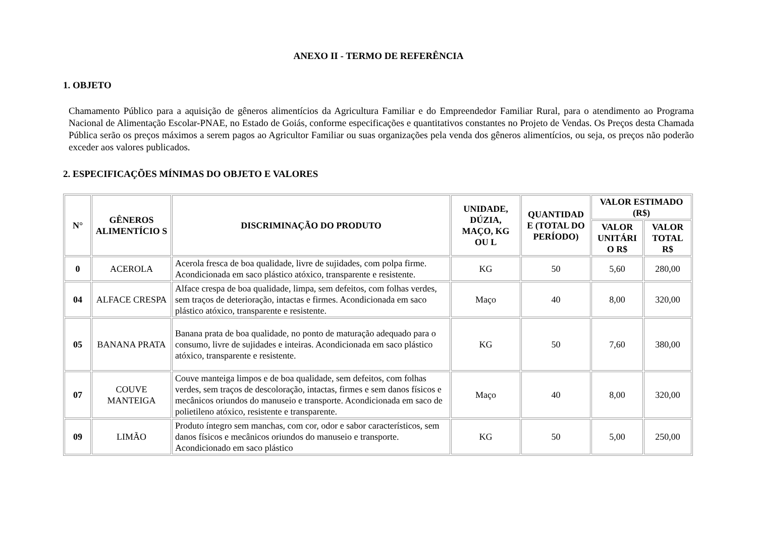ANEXO II - TERMO DE REFERÊNCIA
1. OBJETO
Chamamento Público para a aquisição de gêneros alimentícios da Agricultura Familiar e do Empreendedor Familiar Rural, para o atendimento ao Programa Nacional de Alimentação Escolar-PNAE, no Estado de Goiás, conforme especificações e quantitativos constantes no Projeto de Vendas. Os Preços desta Chamada Pública serão os preços máximos a serem pagos ao Agricultor Familiar ou suas organizações pela venda dos gêneros alimentícios, ou seja, os preços não poderão exceder aos valores publicados.
2. ESPECIFICAÇÕES MÍNIMAS DO OBJETO E VALORES
| N° | GÊNEROS ALIMENTÍCIO S | DISCRIMINAÇÃO DO PRODUTO | UNIDADE, DÚZIA, MAÇO, KG OU L | QUANTIDAD E (TOTAL DO PERÍODO) | VALOR ESTIMADO (R$) | |
| --- | --- | --- | --- | --- | --- | --- |
| | | | | | VALOR UNITÁRI O R$ | VALOR TOTAL R$ |
| 0 | ACEROLA | Acerola fresca de boa qualidade, livre de sujidades, com polpa firme. Acondicionada em saco plástico atóxico, transparente e resistente. | KG | 50 | 5,60 | 280,00 |
| 04 | ALFACE CRESPA | Alface crespa de boa qualidade, limpa, sem defeitos, com folhas verdes, sem traços de deterioração, intactas e firmes. Acondicionada em saco plástico atóxico, transparente e resistente. | Maço | 40 | 8,00 | 320,00 |
| 05 | BANANA PRATA | Banana prata de boa qualidade, no ponto de maturação adequado para o consumo, livre de sujidades e inteiras. Acondicionada em saco plástico atóxico, transparente e resistente. | KG | 50 | 7,60 | 380,00 |
| 07 | COUVE MANTEIGA | Couve manteiga limpos e de boa qualidade, sem defeitos, com folhas verdes, sem traços de descoloração, intactas, firmes e sem danos físicos e mecânicos oriundos do manuseio e transporte. Acondicionada em saco de polietileno atóxico, resistente e transparente. | Maço | 40 | 8,00 | 320,00 |
| 09 | LIMÃO | Produto íntegro sem manchas, com cor, odor e sabor característicos, sem danos físicos e mecânicos oriundos do manuseio e transporte. Acondicionado em saco plástico | KG | 50 | 5,00 | 250,00 |